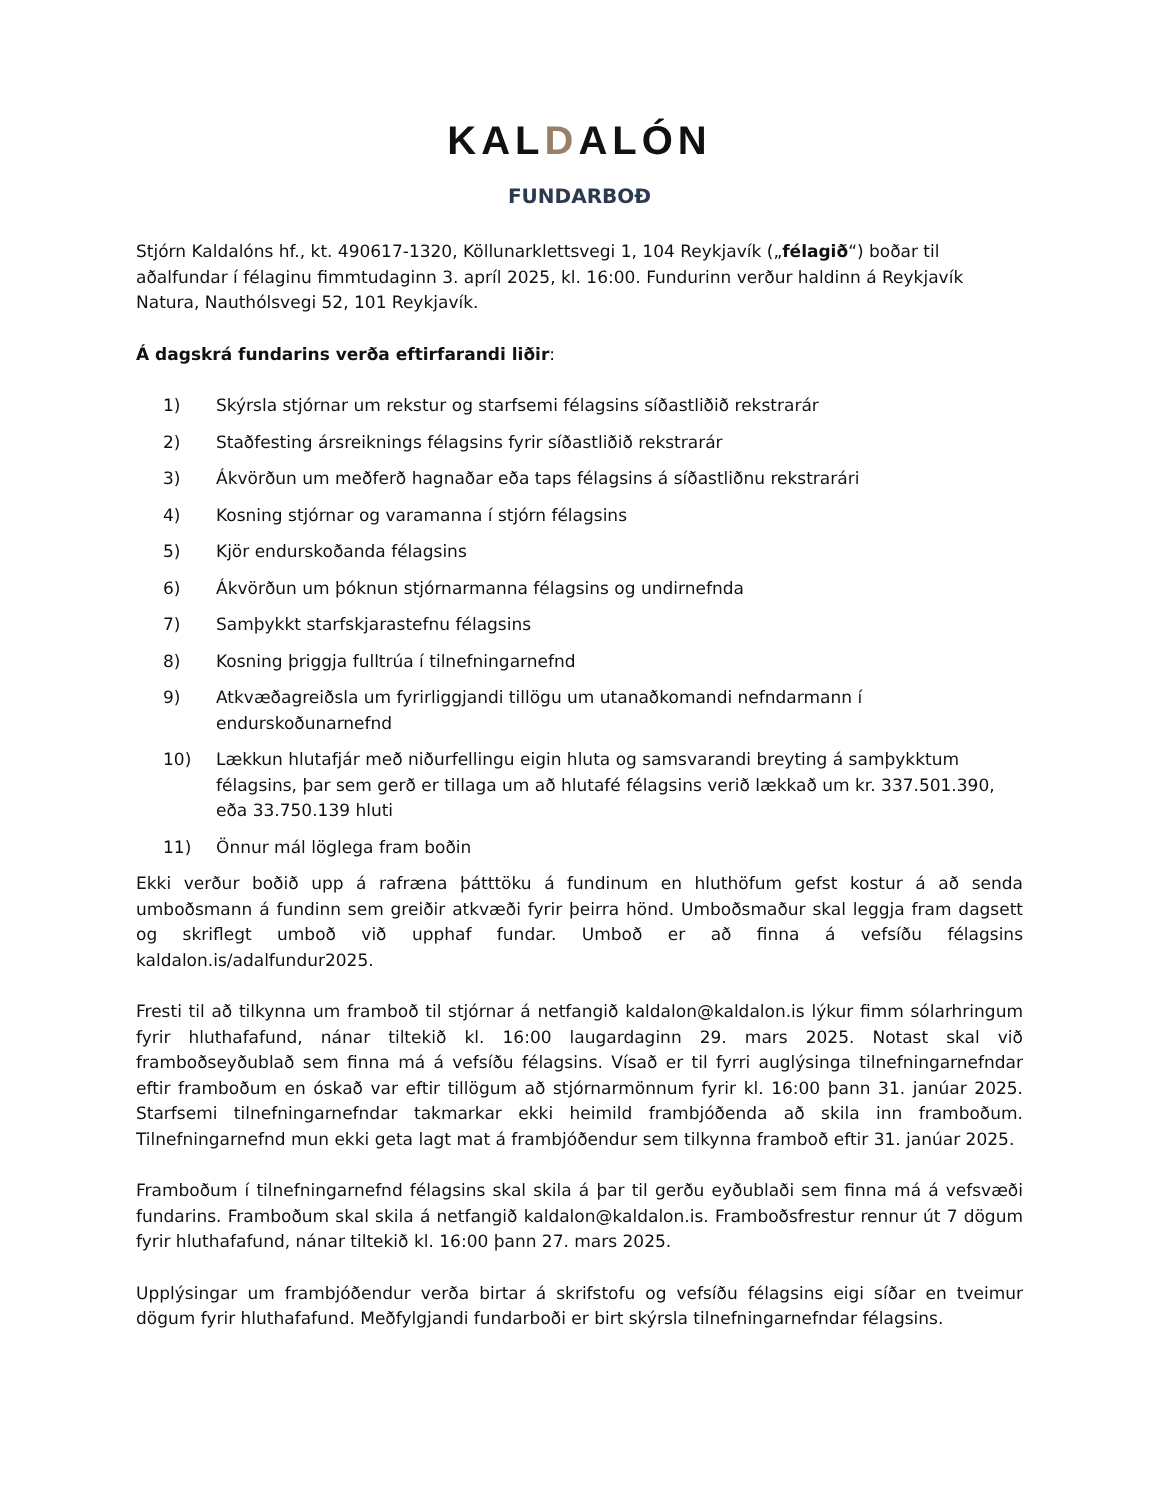KALDALÓN
FUNDARBOÐ
Stjórn Kaldalóns hf., kt. 490617-1320, Köllunarklettsvegi 1, 104 Reykjavík („félagið“) boðar til aðalfundar í félaginu fimmtudaginn 3. apríl 2025, kl. 16:00. Fundurinn verður haldinn á Reykjavík Natura, Nauthólsvegi 52, 101 Reykjavík.
Á dagskrá fundarins verða eftirfarandi liðir:
1) Skýrsla stjórnar um rekstur og starfsemi félagsins síðastliðið rekstrarár
2) Staðfesting ársreiknings félagsins fyrir síðastliðið rekstrarár
3) Ákvörðun um meðferð hagnaðar eða taps félagsins á síðastliðnu rekstrarári
4) Kosning stjórnar og varamanna í stjórn félagsins
5) Kjör endurskoðanda félagsins
6) Ákvörðun um þóknun stjórnarmanna félagsins og undirnefnda
7) Samþykkt starfskjarastefnu félagsins
8) Kosning þriggja fulltrúa í tilnefningarnefnd
9) Atkvæðagreiðsla um fyrirliggjandi tillögu um utanaðkomandi nefndarmann í endurskoðunarnefnd
10) Lækkun hlutafjár með niðurfellingu eigin hluta og samsvarandi breyting á samþykktum félagsins, þar sem gerð er tillaga um að hlutafé félagsins verið lækkað um kr. 337.501.390, eða 33.750.139 hluti
11) Önnur mál löglega fram boðin
Ekki verður boðið upp á rafræna þátttöku á fundinum en hluthöfum gefst kostur á að senda umboðsmann á fundinn sem greiðir atkvæði fyrir þeirra hönd. Umboðsmaður skal leggja fram dagsett og skriflegt umboð við upphaf fundar. Umboð er að finna á vefsíðu félagsins kaldalon.is/adalfundur2025.
Fresti til að tilkynna um framboð til stjórnar á netfangið kaldalon@kaldalon.is lýkur fimm sólarhringum fyrir hluthafafund, nánar tiltekið kl. 16:00 laugardaginn 29. mars 2025. Notast skal við framboðseyðublað sem finna má á vefsíðu félagsins. Vísað er til fyrri auglýsinga tilnefningarnefndar eftir framboðum en óskað var eftir tillögum að stjórnarmönnum fyrir kl. 16:00 þann 31. janúar 2025. Starfsemi tilnefningarnefndar takmarkar ekki heimild frambjóðenda að skila inn framboðum. Tilnefningarnefnd mun ekki geta lagt mat á frambjóðendur sem tilkynna framboð eftir 31. janúar 2025.
Framboðum í tilnefningarnefnd félagsins skal skila á þar til gerðu eyðublaði sem finna má á vefsvæði fundarins. Framboðum skal skila á netfangið kaldalon@kaldalon.is. Framboðsfrestur rennur út 7 dögum fyrir hluthafafund, nánar tiltekið kl. 16:00 þann 27. mars 2025.
Upplýsingar um frambjóðendur verða birtar á skrifstofu og vefsíðu félagsins eigi síðar en tveimur dögum fyrir hluthafafund. Meðfylgjandi fundarboði er birt skýrsla tilnefningarnefndar félagsins.